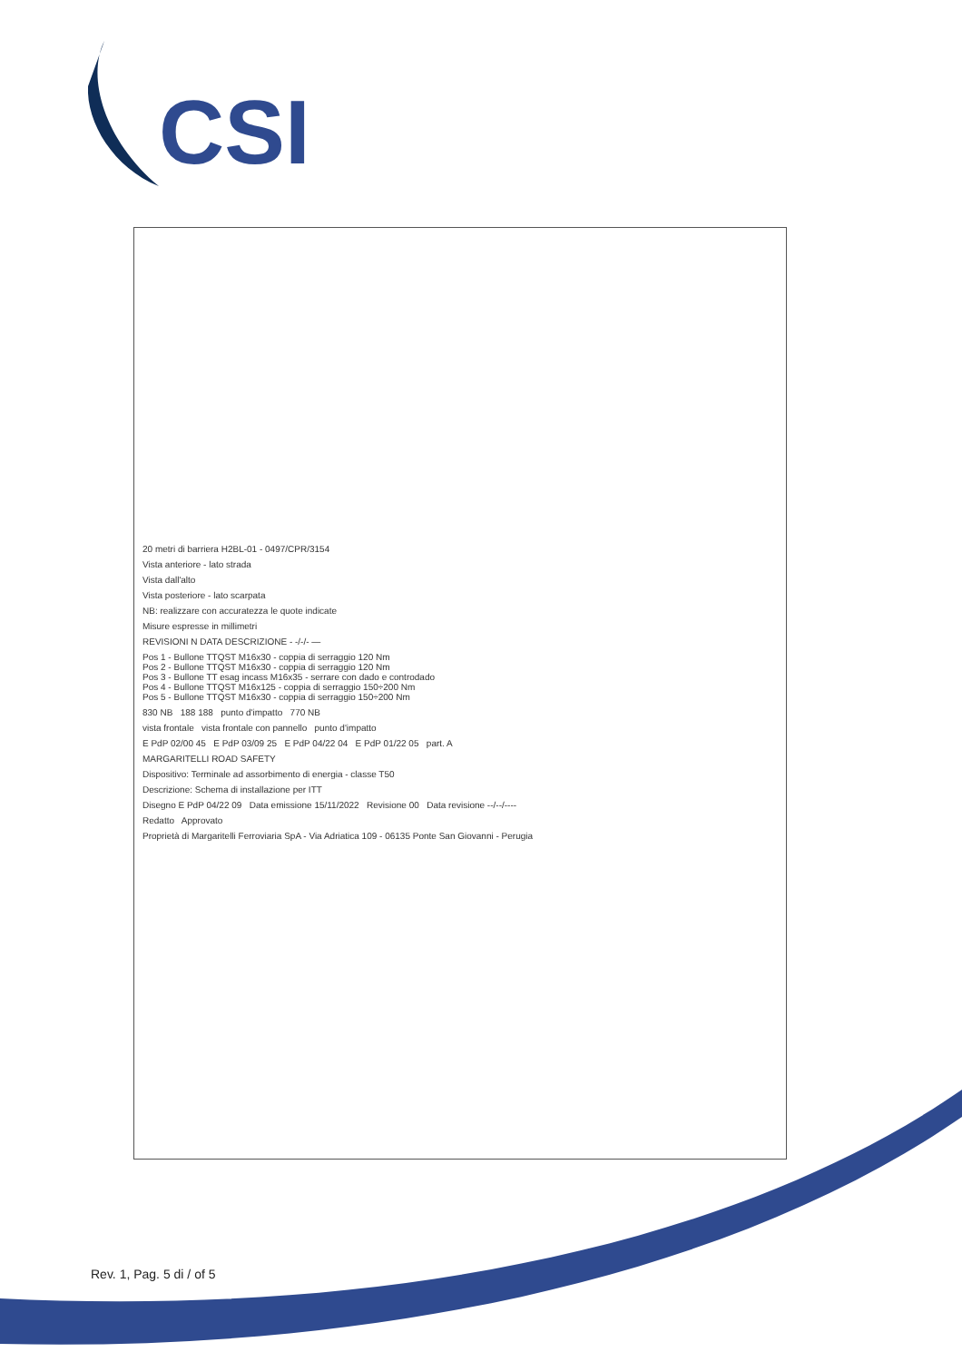CSI
20 metri di barriera H2BL-01 - 0497/CPR/3154
Vista anteriore - lato strada
Vista dall'alto
Vista posteriore - lato scarpata
NB: realizzare con accuratezza le quote indicate
Misure espresse in millimetri
REVISIONI N DATA DESCRIZIONE - -/-/- —
Pos 1 - Bullone TTQST M16x30 - coppia di serraggio 120 Nm
Pos 2 - Bullone TTQST M16x30 - coppia di serraggio 120 Nm
Pos 3 - Bullone TT esag incass M16x35 - serrare con dado e controdado
Pos 4 - Bullone TTQST M16x125 - coppia di serraggio 150÷200 Nm
Pos 5 - Bullone TTQST M16x30 - coppia di serraggio 150÷200 Nm
830 NB 188 188 punto d'impatto 770 NB
vista frontale vista frontale con pannello punto d'impatto
E PdP 02/00 45 E PdP 03/09 25 E PdP 04/22 04 E PdP 01/22 05 part. A
MARGARITELLI ROAD SAFETY
Dispositivo: Terminale ad assorbimento di energia - classe T50
Descrizione: Schema di installazione per ITT
Disegno E PdP 04/22 09 Data emissione 15/11/2022 Revisione 00 Data revisione --/--/----
Redatto Approvato
Proprietà di Margaritelli Ferroviaria SpA - Via Adriatica 109 - 06135 Ponte San Giovanni - Perugia
Rev. 1, Pag. 5 di / of 5